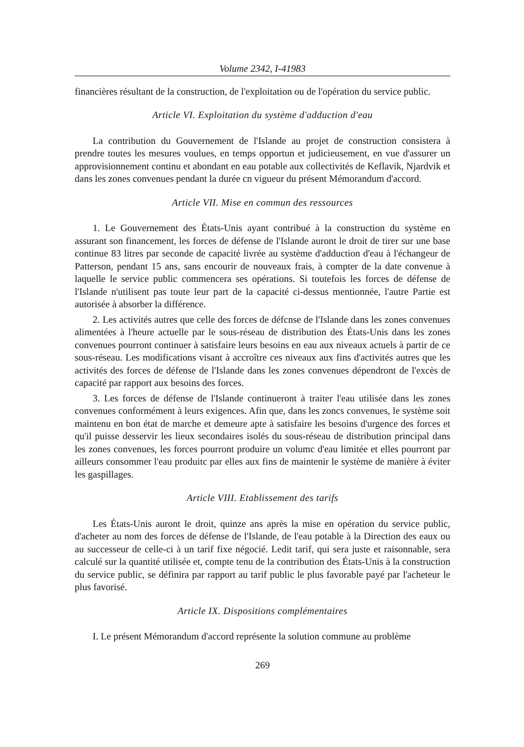Volume 2342, I-41983
financières résultant de la construction, de l'exploitation ou de l'opération du service public.
Article VI. Exploitation du système d'adduction d'eau
La contribution du Gouvernement de l'Islande au projet de construction consistera à prendre toutes les mesures voulues, en temps opportun et judicieusement, en vue d'assurer un approvisionnement continu et abondant en eau potable aux collectivités de Keflavik, Njardvik et dans les zones convenues pendant la durée cn vigueur du présent Mémorandum d'accord.
Article VII. Mise en commun des ressources
1. Le Gouvernement des États-Unis ayant contribué à la construction du système en assurant son financement, les forces de défense de l'Islande auront le droit de tirer sur une base continue 83 litres par seconde de capacité livrée au système d'adduction d'eau à l'échangeur de Patterson, pendant 15 ans, sans encourir de nouveaux frais, à compter de la date convenue à laquelle le service public commencera ses opérations. Si toutefois les forces de défense de l'Islande n'utilisent pas toute leur part de la capacité ci-dessus mentionnée, l'autre Partie est autorisée à absorber la différence.
2. Les activités autres que celle des forces de défcnse de l'Islande dans les zones convenues alimentées à l'heure actuelle par le sous-réseau de distribution des États-Unis dans les zones convenues pourront continuer à satisfaire leurs besoins en eau aux niveaux actuels à partir de ce sous-réseau. Les modifications visant à accroître ces niveaux aux fins d'activités autres que les activités des forces de défense de l'Islande dans les zones convenues dépendront de l'excès de capacité par rapport aux besoins des forces.
3. Les forces de défense de l'Islande continueront à traiter l'eau utilisée dans les zones convenues conformément à leurs exigences. Afin que, dans les zoncs convenues, le système soit maintenu en bon état de marche et demeure apte à satisfaire les besoins d'urgence des forces et qu'il puisse desservir les lieux secondaires isolés du sous-réseau de distribution principal dans les zones convenues, les forces pourront produire un volumc d'eau limitée et elles pourront par ailleurs consommer l'eau produitc par elles aux fins de maintenir le système de manière à éviter les gaspillages.
Article VIII. Etablissement des tarifs
Les États-Unis auront le droit, quinze ans après la mise en opération du service public, d'acheter au nom des forces de défense de l'Islande, de l'eau potable à la Direction des eaux ou au successeur de celle-ci à un tarif fixe négocié. Ledit tarif, qui sera juste et raisonnable, sera calculé sur la quantité utilisée et, compte tenu de la contribution des États-Unis à la construction du service public, se définira par rapport au tarif public le plus favorable payé par l'acheteur le plus favorisé.
Article IX. Dispositions complémentaires
I. Le présent Mémorandum d'accord représente la solution commune au problème
269